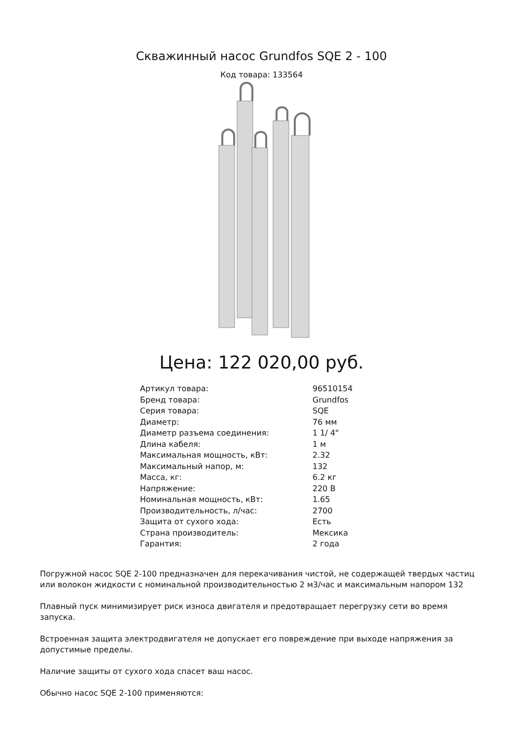Скважинный насос Grundfos SQE 2 - 100
Код товара: 133564
Цена: 122 020,00 руб.
| Артикул товара: | 96510154 |
| Бренд товара: | Grundfos |
| Серия товара: | SQE |
| Диаметр: | 76 мм |
| Диаметр разъема соединения: | 1 1/ 4" |
| Длина кабеля: | 1 м |
| Максимальная мощность, кВт: | 2.32 |
| Максимальный напор, м: | 132 |
| Масса, кг: | 6.2 кг |
| Напряжение: | 220 В |
| Номинальная мощность, кВт: | 1.65 |
| Производительность, л/час: | 2700 |
| Защита от сухого хода: | Есть |
| Страна производитель: | Мексика |
| Гарантия: | 2 года |
Погружной насос SQE 2-100 предназначен для перекачивания чистой, не содержащей твердых частиц или волокон жидкости с номинальной производительностью 2 м3/час и максимальным напором 132
Плавный пуск минимизирует риск износа двигателя и предотвращает перегрузку сети во время запуска.
Встроенная защита электродвигателя не допускает его повреждение при выходе напряжения за допустимые пределы.
Наличие защиты от сухого хода спасет ваш насос.
Обычно насос SQE 2-100 применяются: